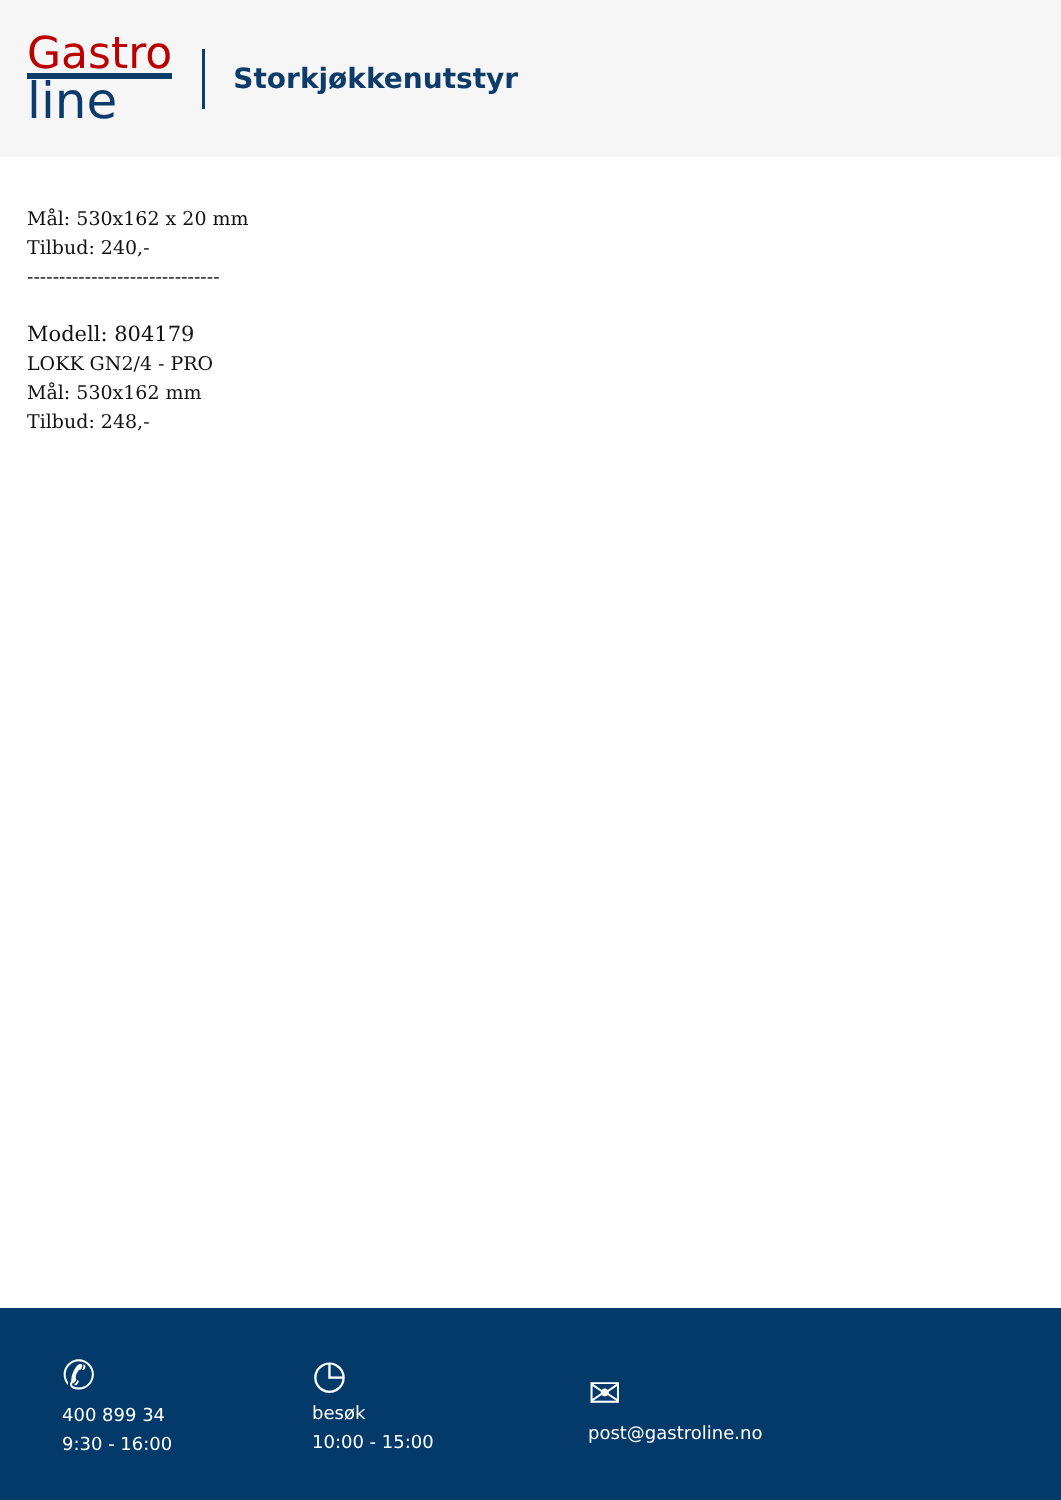Gastro
line
Storkjøkkenutstyr
Mål: 530x162 x 20 mm
Tilbud: 240,-
------------------------------
Modell: 804179
LOKK GN2/4 - PRO
Mål: 530x162 mm
Tilbud: 248,-
✆
400 899 34
9:30 - 16:00
◷
besøk
10:00 - 15:00
✉
post@gastroline.no